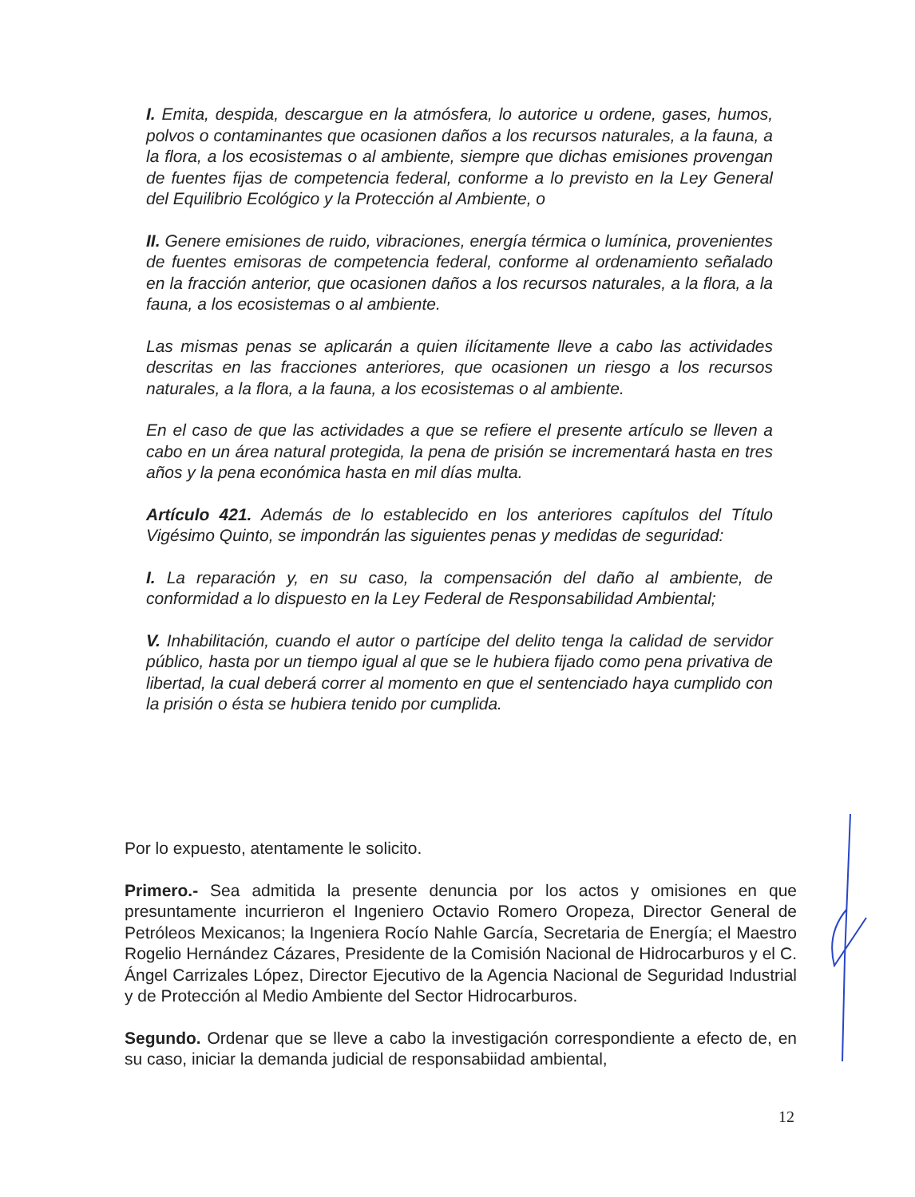I. Emita, despida, descargue en la atmósfera, lo autorice u ordene, gases, humos, polvos o contaminantes que ocasionen daños a los recursos naturales, a la fauna, a la flora, a los ecosistemas o al ambiente, siempre que dichas emisiones provengan de fuentes fijas de competencia federal, conforme a lo previsto en la Ley General del Equilibrio Ecológico y la Protección al Ambiente, o
II. Genere emisiones de ruido, vibraciones, energía térmica o lumínica, provenientes de fuentes emisoras de competencia federal, conforme al ordenamiento señalado en la fracción anterior, que ocasionen daños a los recursos naturales, a la flora, a la fauna, a los ecosistemas o al ambiente.
Las mismas penas se aplicarán a quien ilícitamente lleve a cabo las actividades descritas en las fracciones anteriores, que ocasionen un riesgo a los recursos naturales, a la flora, a la fauna, a los ecosistemas o al ambiente.
En el caso de que las actividades a que se refiere el presente artículo se lleven a cabo en un área natural protegida, la pena de prisión se incrementará hasta en tres años y la pena económica hasta en mil días multa.
Artículo 421. Además de lo establecido en los anteriores capítulos del Título Vigésimo Quinto, se impondrán las siguientes penas y medidas de seguridad:
I. La reparación y, en su caso, la compensación del daño al ambiente, de conformidad a lo dispuesto en la Ley Federal de Responsabilidad Ambiental;
V. Inhabilitación, cuando el autor o partícipe del delito tenga la calidad de servidor público, hasta por un tiempo igual al que se le hubiera fijado como pena privativa de libertad, la cual deberá correr al momento en que el sentenciado haya cumplido con la prisión o ésta se hubiera tenido por cumplida.
Por lo expuesto, atentamente le solicito.
Primero.- Sea admitida la presente denuncia por los actos y omisiones en que presuntamente incurrieron el Ingeniero Octavio Romero Oropeza, Director General de Petróleos Mexicanos; la Ingeniera Rocío Nahle García, Secretaria de Energía; el Maestro Rogelio Hernández Cázares, Presidente de la Comisión Nacional de Hidrocarburos y el C. Ángel Carrizales López, Director Ejecutivo de la Agencia Nacional de Seguridad Industrial y de Protección al Medio Ambiente del Sector Hidrocarburos.
Segundo. Ordenar que se lleve a cabo la investigación correspondiente a efecto de, en su caso, iniciar la demanda judicial de responsabiidad ambiental,
12